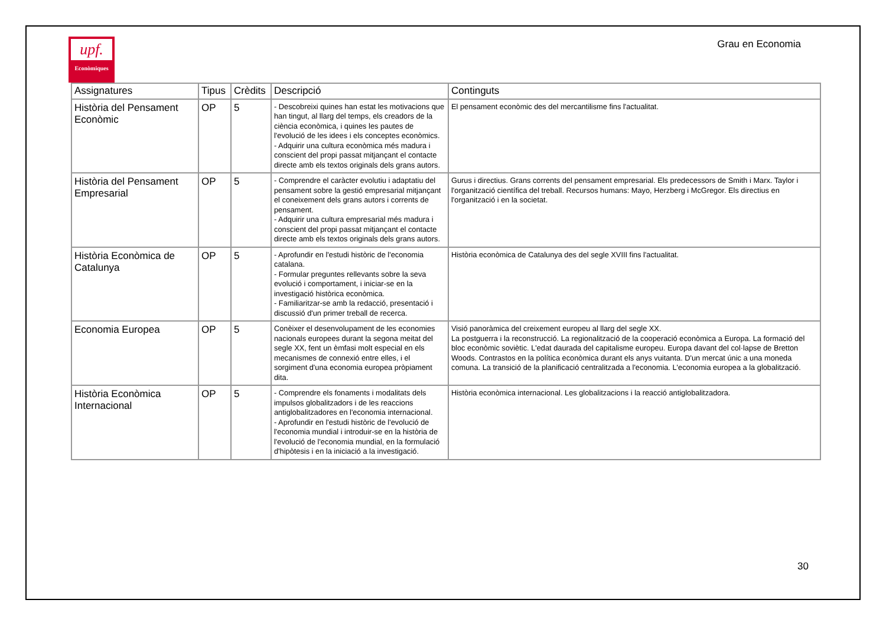upf.
Econòmiques
Grau en Economia
| Assignatures | Tipus | Crèdits | Descripció | Continguts |
| --- | --- | --- | --- | --- |
| Història del Pensament Econòmic | OP | 5 | - Descobreixi quines han estat les motivacions que han tingut, al llarg del temps, els creadors de la ciència econòmica, i quines les pautes de l'evolució de les idees i els conceptes econòmics. - Adquirir una cultura econòmica més madura i conscient del propi passat mitjançant el contacte directe amb els textos originals dels grans autors. | El pensament econòmic des del mercantilisme fins l'actualitat. |
| Història del Pensament Empresarial | OP | 5 | - Comprendre el caràcter evolutiu i adaptatiu del pensament sobre la gestió empresarial mitjançant el coneixement dels grans autors i corrents de pensament. - Adquirir una cultura empresarial més madura i conscient del propi passat mitjançant el contacte directe amb els textos originals dels grans autors. | Gurus i directius. Grans corrents del pensament empresarial. Els predecessors de Smith i Marx. Taylor i l'organització científica del treball. Recursos humans: Mayo, Herzberg i McGregor. Els directius en l'organització i en la societat. |
| Història Econòmica de Catalunya | OP | 5 | - Aprofundir en l'estudi històric de l'economia catalana. - Formular preguntes rellevants sobre la seva evolució i comportament, i iniciar-se en la investigació històrica econòmica. - Familiaritzar-se amb la redacció, presentació i discussió d'un primer treball de recerca. | Història econòmica de Catalunya des del segle XVIII fins l'actualitat. |
| Economia Europea | OP | 5 | Conèixer el desenvolupament de les economies nacionals europees durant la segona meitat del segle XX, fent un èmfasi molt especial en els mecanismes de connexió entre elles, i el sorgiment d'una economia europea pròpiament dita. | Visió panoràmica del creixement europeu al llarg del segle XX. La postguerra i la reconstrucció. La regionalització de la cooperació econòmica a Europa. La formació del bloc econòmic soviètic. L'edat daurada del capitalisme europeu. Europa davant del col·lapse de Bretton Woods. Contrastos en la política econòmica durant els anys vuitanta. D'un mercat únic a una moneda comuna. La transició de la planificació centralitzada a l'economia. L'economia europea a la globalització. |
| Història Econòmica Internacional | OP | 5 | - Comprendre els fonaments i modalitats dels impulsos globalitzadors i de les reaccions antiglobalitzadores en l'economia internacional. - Aprofundir en l'estudi històric de l'evolució de l'economia mundial i introduir-se en la història de l'evolució de l'economia mundial, en la formulació d'hipòtesis i en la iniciació a la investigació. | Història econòmica internacional. Les globalitzacions i la reacció antiglobalitzadora. |
30